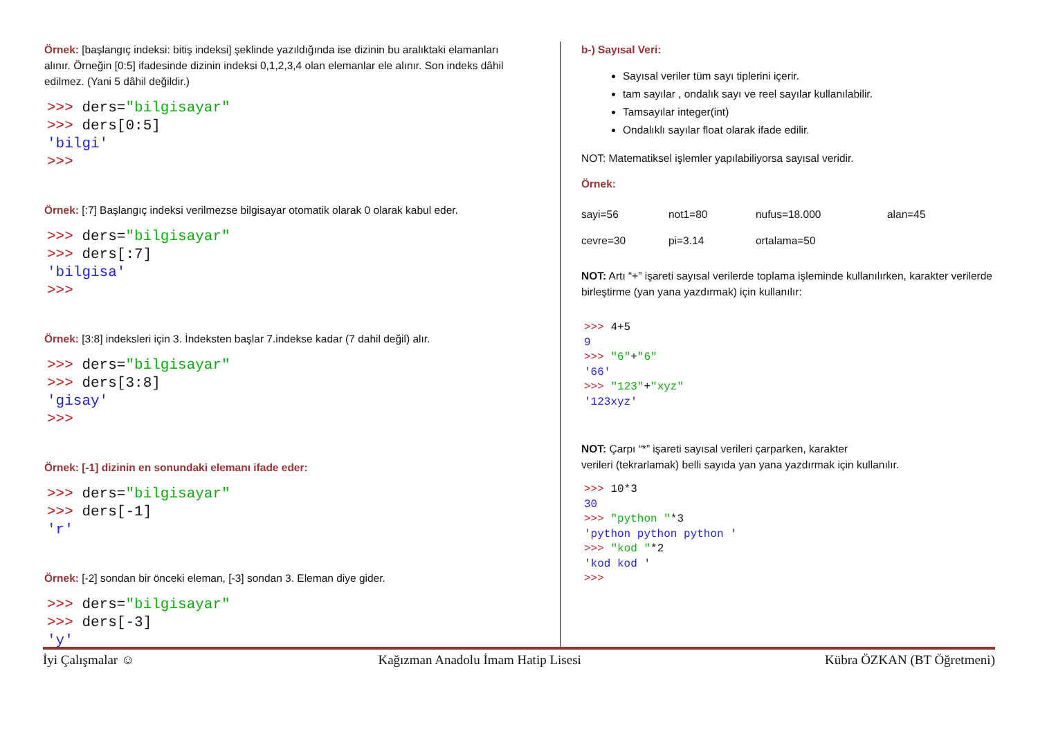Örnek: [başlangıç indeksi: bitiş indeksi] şeklinde yazıldığında ise dizinin bu aralıktaki elamanları alınır. Örneğin [0:5] ifadesinde dizinin indeksi 0,1,2,3,4 olan elemanlar ele alınır. Son indeks dâhil edilmez. (Yani 5 dâhil değildir.)
>>> ders="bilgisayar"
>>> ders[0:5]
'bilgi'
>>>
Örnek: [:7] Başlangıç indeksi verilmezse bilgisayar otomatik olarak 0 olarak kabul eder.
>>> ders="bilgisayar"
>>> ders[:7]
'bilgisa'
>>>
Örnek: [3:8] indeksleri için 3. İndeksten başlar 7.indekse kadar (7 dahil değil) alır.
>>> ders="bilgisayar"
>>> ders[3:8]
'gisay'
>>>
Örnek: [-1] dizinin en sonundaki elemanı ifade eder:
>>> ders="bilgisayar"
>>> ders[-1]
'r'
Örnek: [-2] sondan bir önceki eleman, [-3] sondan 3. Eleman diye gider.
>>> ders="bilgisayar"
>>> ders[-3]
'y'
b-) Sayısal Veri:
Sayısal veriler tüm sayı tiplerini içerir.
tam sayılar , ondalık sayı ve reel sayılar kullanılabilir.
Tamsayılar integer(int)
Ondalıklı sayılar float olarak ifade edilir.
NOT: Matematiksel işlemler yapılabiliyorsa sayısal veridir.
Örnek:
| sayi=56 | not1=80 | nufus=18.000 | alan=45 |
| cevre=30 | pi=3.14 | ortalama=50 | |
NOT: Artı “+” işareti sayısal verilerde toplama işleminde kullanılırken, karakter verilerde birleştirme (yan yana yazdırmak) için kullanılır:
>>> 4+5
9
>>> "6"+"6"
'66'
>>> "123"+"xyz"
'123xyz'
NOT: Çarpı “*” işareti sayısal verileri çarparken, karakter
verileri (tekrarlamak) belli sayıda yan yana yazdırmak için kullanılır.
>>> 10*3
30
>>> "python "*3
'python python python '
>>> "kod "*2
'kod kod '
>>>
İyi Çalışmalar ☺ Kağızman Anadolu İmam Hatip Lisesi Kübra ÖZKAN (BT Öğretmeni)